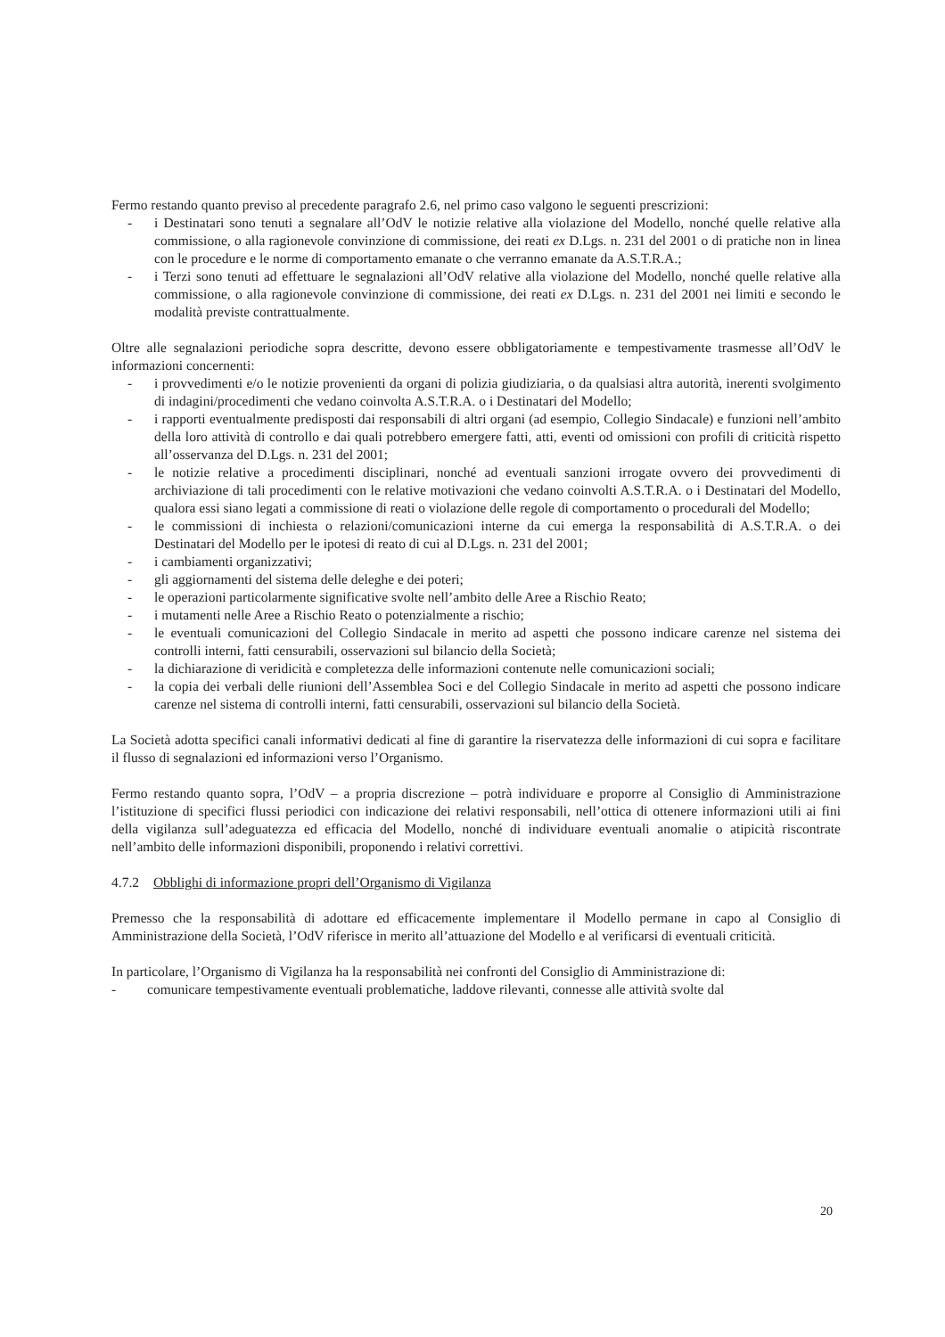Fermo restando quanto previso al precedente paragrafo 2.6, nel primo caso valgono le seguenti prescrizioni:
- i Destinatari sono tenuti a segnalare all’OdV le notizie relative alla violazione del Modello, nonché quelle relative alla commissione, o alla ragionevole convinzione di commissione, dei reati ex D.Lgs. n. 231 del 2001 o di pratiche non in linea con le procedure e le norme di comportamento emanate o che verranno emanate da A.S.T.R.A.;
- i Terzi sono tenuti ad effettuare le segnalazioni all’OdV relative alla violazione del Modello, nonché quelle relative alla commissione, o alla ragionevole convinzione di commissione, dei reati ex D.Lgs. n. 231 del 2001 nei limiti e secondo le modalità previste contrattualmente.
Oltre alle segnalazioni periodiche sopra descritte, devono essere obbligatoriamente e tempestivamente trasmesse all’OdV le informazioni concernenti:
- i provvedimenti e/o le notizie provenienti da organi di polizia giudiziaria, o da qualsiasi altra autorità, inerenti svolgimento di indagini/procedimenti che vedano coinvolta A.S.T.R.A. o i Destinatari del Modello;
- i rapporti eventualmente predisposti dai responsabili di altri organi (ad esempio, Collegio Sindacale) e funzioni nell’ambito della loro attività di controllo e dai quali potrebbero emergere fatti, atti, eventi od omissioni con profili di criticità rispetto all’osservanza del D.Lgs. n. 231 del 2001;
- le notizie relative a procedimenti disciplinari, nonché ad eventuali sanzioni irrogate ovvero dei provvedimenti di archiviazione di tali procedimenti con le relative motivazioni che vedano coinvolti A.S.T.R.A. o i Destinatari del Modello, qualora essi siano legati a commissione di reati o violazione delle regole di comportamento o procedurali del Modello;
- le commissioni di inchiesta o relazioni/comunicazioni interne da cui emerga la responsabilità di A.S.T.R.A. o dei Destinatari del Modello per le ipotesi di reato di cui al D.Lgs. n. 231 del 2001;
- i cambiamenti organizzativi;
- gli aggiornamenti del sistema delle deleghe e dei poteri;
- le operazioni particolarmente significative svolte nell’ambito delle Aree a Rischio Reato;
- i mutamenti nelle Aree a Rischio Reato o potenzialmente a rischio;
- le eventuali comunicazioni del Collegio Sindacale in merito ad aspetti che possono indicare carenze nel sistema dei controlli interni, fatti censurabili, osservazioni sul bilancio della Società;
- la dichiarazione di veridicità e completezza delle informazioni contenute nelle comunicazioni sociali;
- la copia dei verbali delle riunioni dell’Assemblea Soci e del Collegio Sindacale in merito ad aspetti che possono indicare carenze nel sistema di controlli interni, fatti censurabili, osservazioni sul bilancio della Società.
La Società adotta specifici canali informativi dedicati al fine di garantire la riservatezza delle informazioni di cui sopra e facilitare il flusso di segnalazioni ed informazioni verso l’Organismo.
Fermo restando quanto sopra, l’OdV – a propria discrezione – potrà individuare e proporre al Consiglio di Amministrazione l’istituzione di specifici flussi periodici con indicazione dei relativi responsabili, nell’ottica di ottenere informazioni utili ai fini della vigilanza sull’adeguatezza ed efficacia del Modello, nonché di individuare eventuali anomalie o atipicità riscontrate nell’ambito delle informazioni disponibili, proponendo i relativi correttivi.
4.7.2 Obblighi di informazione propri dell’Organismo di Vigilanza
Premesso che la responsabilità di adottare ed efficacemente implementare il Modello permane in capo al Consiglio di Amministrazione della Società, l’OdV riferisce in merito all’attuazione del Modello e al verificarsi di eventuali criticità.
In particolare, l’Organismo di Vigilanza ha la responsabilità nei confronti del Consiglio di Amministrazione di:
- comunicare tempestivamente eventuali problematiche, laddove rilevanti, connesse alle attività svolte dal
20